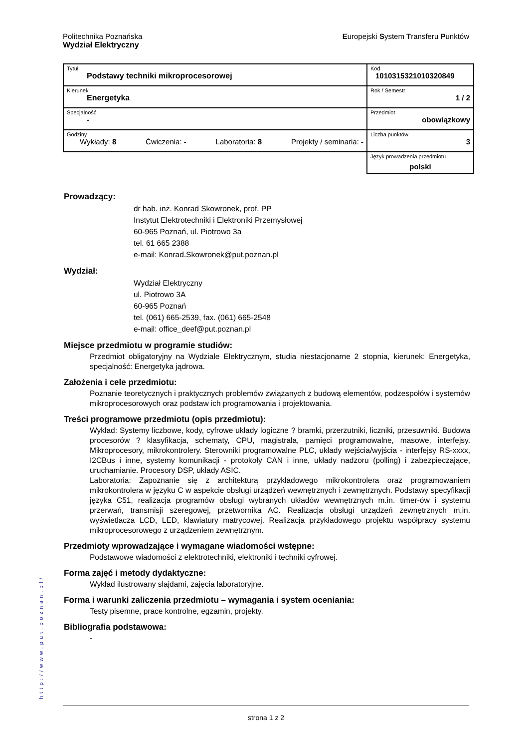Politechnika Poznańska
Wydział Elektryczny
Europejski System Transferu Punktów
| Tytuł Podstawy techniki mikroprocesorowej | Kod 1010315321010320849 |
| Kierunek Energetyka | Rok / Semestr 1 / 2 |
| Specjalność - | Przedmiot obowiązkowy |
| Godziny Wykłady: 8 Ćwiczenia: - Laboratoria: 8 Projekty / seminaria: - | Liczba punktów 3 |
| | Język prowadzenia przedmiotu polski |
Prowadzący:
dr hab. inż. Konrad Skowronek, prof. PP
Instytut Elektrotechniki i Elektroniki Przemysłowej
60-965 Poznań, ul. Piotrowo 3a
tel. 61 665 2388
e-mail: Konrad.Skowronek@put.poznan.pl
Wydział:
Wydział Elektryczny
ul. Piotrowo 3A
60-965 Poznań
tel. (061) 665-2539, fax. (061) 665-2548
e-mail: office_deef@put.poznan.pl
Miejsce przedmiotu w programie studiów:
Przedmiot obligatoryjny na Wydziale Elektrycznym, studia niestacjonarne 2 stopnia, kierunek: Energetyka, specjalność: Energetyka jądrowa.
Założenia i cele przedmiotu:
Poznanie teoretycznych i praktycznych problemów związanych z budową elementów, podzespołów i systemów mikroprocesorowych oraz podstaw ich programowania i projektowania.
Treści programowe przedmiotu (opis przedmiotu):
Wykład: Systemy liczbowe, kody, cyfrowe układy logiczne ? bramki, przerzutniki, liczniki, przesuwniki. Budowa procesorów ? klasyfikacja, schematy, CPU, magistrala, pamięci programowalne, masowe, interfejsy. Mikroprocesory, mikrokontrolery. Sterowniki programowalne PLC, układy wejścia/wyjścia - interfejsy RS-xxxx, I2CBus i inne, systemy komunikacji - protokoły CAN i inne, układy nadzoru (polling) i zabezpieczające, uruchamianie. Procesory DSP, układy ASIC.
Laboratoria: Zapoznanie się z architekturą przykładowego mikrokontrolera oraz programowaniem mikrokontrolera w języku C w aspekcie obsługi urządzeń wewnętrznych i zewnętrznych. Podstawy specyfikacji języka C51, realizacja programów obsługi wybranych układów wewnętrznych m.in. timer-ów i systemu przerwań, transmisji szeregowej, przetwornika AC. Realizacja obsługi urządzeń zewnętrznych m.in. wyświetlacza LCD, LED, klawiatury matrycowej. Realizacja przykładowego projektu współpracy systemu mikroprocesorowego z urządzeniem zewnętrznym.
Przedmioty wprowadzające i wymagane wiadomości wstępne:
Podstawowe wiadomości z elektrotechniki, elektroniki i techniki cyfrowej.
Forma zajęć i metody dydaktyczne:
Wykład ilustrowany slajdami, zajęcia laboratoryjne.
Forma i warunki zaliczenia przedmiotu – wymagania i system oceniania:
Testy pisemne, prace kontrolne, egzamin, projekty.
Bibliografia podstawowa:
-
http://www.put.poznan.pl/
strona 1 z 2